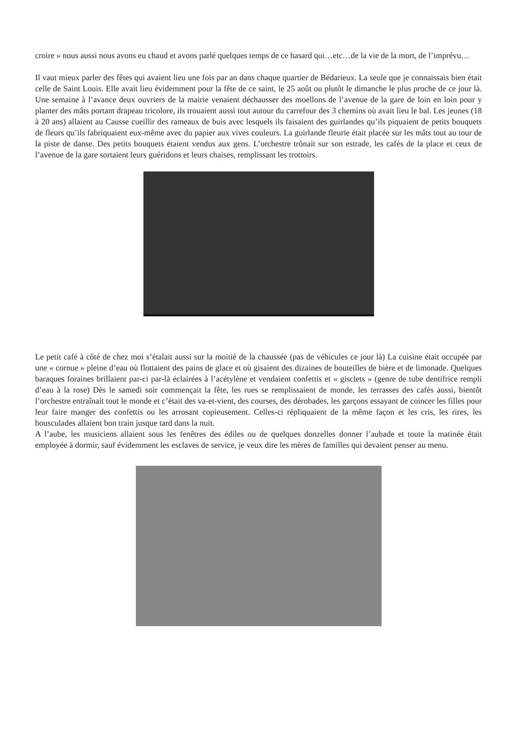croire » nous aussi nous avons eu chaud et avons parlé quelques temps de ce hasard qui…etc…de la vie de la mort, de l’imprévu…
Il vaut mieux parler des fêtes qui avaient lieu une fois par an dans chaque quartier de Bédarieux. La seule que je connaissais bien était celle de Saint Louis. Elle avait lieu évidemment pour la fête de ce saint, le 25 août ou plutôt le dimanche le plus proche de ce jour là. Une semaine à l’avance deux ouvriers de la mairie venaient déchausser des moellons de l’avenue de la gare de loin en loin pour y planter des mâts portant drapeau tricolore, ils trouaient aussi tout autour du carrefour des 3 chemins où avait lieu le bal. Les jeunes (18 à 20 ans) allaient au Causse cueillir des rameaux de buis avec lesquels ils faisaient des guirlandes qu’ils piquaient de petits bouquets de fleurs qu’ils fabriquaient eux-même avec du papier aux vives couleurs. La guirlande fleurie était placée sur les mâts tout au tour de la piste de danse. Des petits bouquets étaient vendus aux gens. L’orchestre trônait sur son estrade, les cafés de la place et ceux de l’avenue de la gare sortaient leurs guéridons et leurs chaises, remplissant les trottoirs.
Le petit café à côté de chez moi s’étalait aussi sur la moitié de la chaussée (pas de véhicules ce jour là) La cuisine était occupée par une « cornue » pleine d’eau où flottaient des pains de glace et où gisaient des dizaines de bouteilles de bière et de limonade. Quelques baraques foraines brillaient par-ci par-là éclairées à l’acétylène et vendaient confettis et « gisclets » (genre de tube dentifrice rempli d’eau à la rose) Dès le samedi soir commençait la fête, les rues se remplissaient de monde, les terrasses des cafés aussi, bientôt l’orchestre entraînait tout le monde et c’était des va-et-vient, des courses, des dérobades, les garçons essayant de coincer les filles pour leur faire manger des confettis ou les arrosant copieusement. Celles-ci répliquaient de la même façon et les cris, les rires, les bousculades allaient bon train jusque tard dans la nuit.
A l’aube, les musiciens allaient sous les fenêtres des édiles ou de quelques donzelles donner l’aubade et toute la matinée était employée à dormir, sauf évidemment les esclaves de service, je veux dire les mères de familles qui devaient penser au menu.